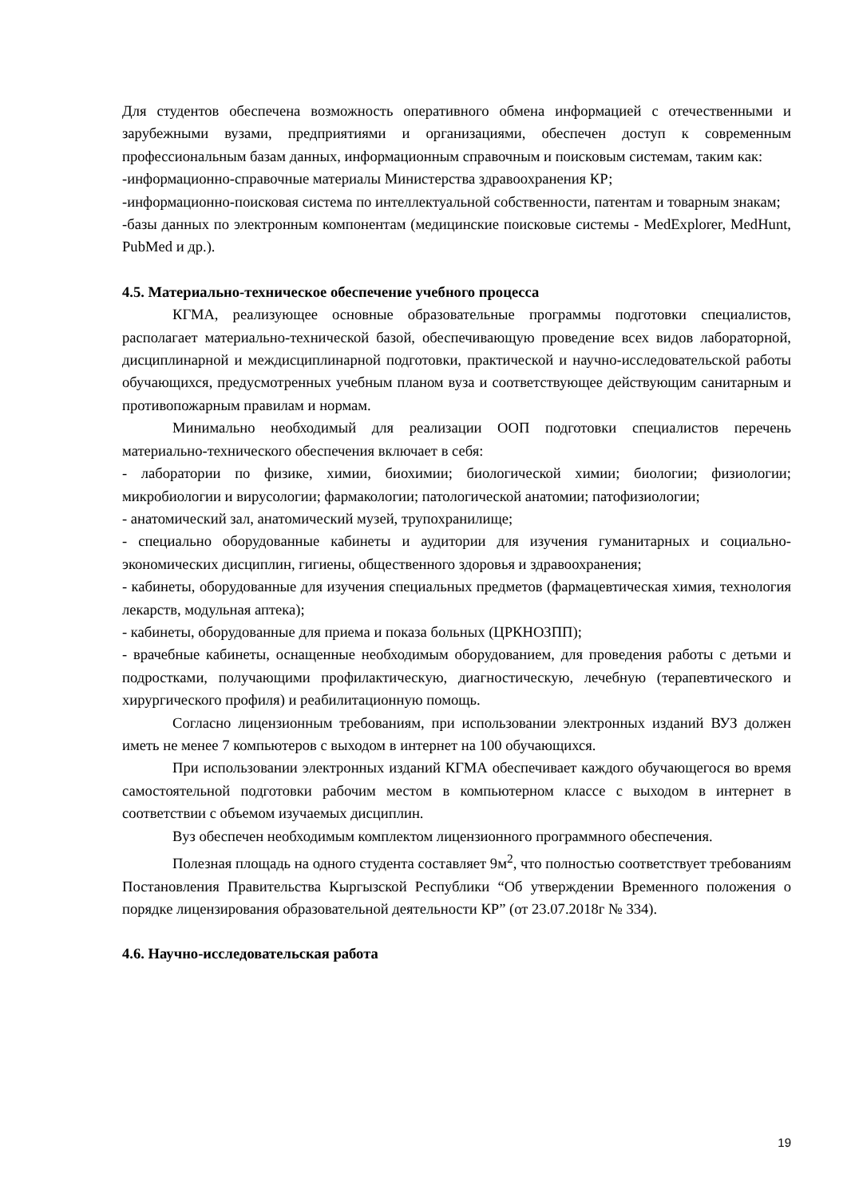Для студентов обеспечена возможность оперативного обмена информацией с отечественными и зарубежными вузами, предприятиями и организациями, обеспечен доступ к современным профессиональным базам данных, информационным справочным и поисковым системам, таким как:
-информационно-справочные материалы Министерства здравоохранения КР;
-информационно-поисковая система по интеллектуальной собственности, патентам и товарным знакам;
-базы данных по электронным компонентам (медицинские поисковые системы - MedExplorer, MedHunt, PubMed и др.).
4.5. Материально-техническое обеспечение учебного процесса
КГМА, реализующее основные образовательные программы подготовки специалистов, располагает материально-технической базой, обеспечивающую проведение всех видов лабораторной, дисциплинарной и междисциплинарной подготовки, практической и научно-исследовательской работы обучающихся, предусмотренных учебным планом вуза и соответствующее действующим санитарным и противопожарным правилам и нормам.
Минимально необходимый для реализации ООП подготовки специалистов перечень материально-технического обеспечения включает в себя:
- лаборатории по физике, химии, биохимии; биологической химии; биологии; физиологии; микробиологии и вирусологии; фармакологии; патологической анатомии; патофизиологии;
- анатомический зал, анатомический музей, трупохранилище;
- специально оборудованные кабинеты и аудитории для изучения гуманитарных и социально-экономических дисциплин, гигиены, общественного здоровья и здравоохранения;
- кабинеты, оборудованные для изучения специальных предметов (фармацевтическая химия, технология лекарств, модульная аптека);
- кабинеты, оборудованные для приема и показа больных (ЦРКНОЗПП);
- врачебные кабинеты, оснащенные необходимым оборудованием, для проведения работы с детьми и подростками, получающими профилактическую, диагностическую, лечебную (терапевтического и хирургического профиля) и реабилитационную помощь.
Согласно лицензионным требованиям, при использовании электронных изданий ВУЗ должен иметь не менее 7 компьютеров с выходом в интернет на 100 обучающихся.
При использовании электронных изданий КГМА обеспечивает каждого обучающегося во время самостоятельной подготовки рабочим местом в компьютерном классе с выходом в интернет в соответствии с объемом изучаемых дисциплин.
Вуз обеспечен необходимым комплектом лицензионного программного обеспечения.
Полезная площадь на одного студента составляет 9м<sup>2</sup>, что полностью соответствует требованиям Постановления Правительства Кыргызской Республики “Об утверждении Временного положения о порядке лицензирования образовательной деятельности КР” (от 23.07.2018г № 334).
4.6. Научно-исследовательская работа
19